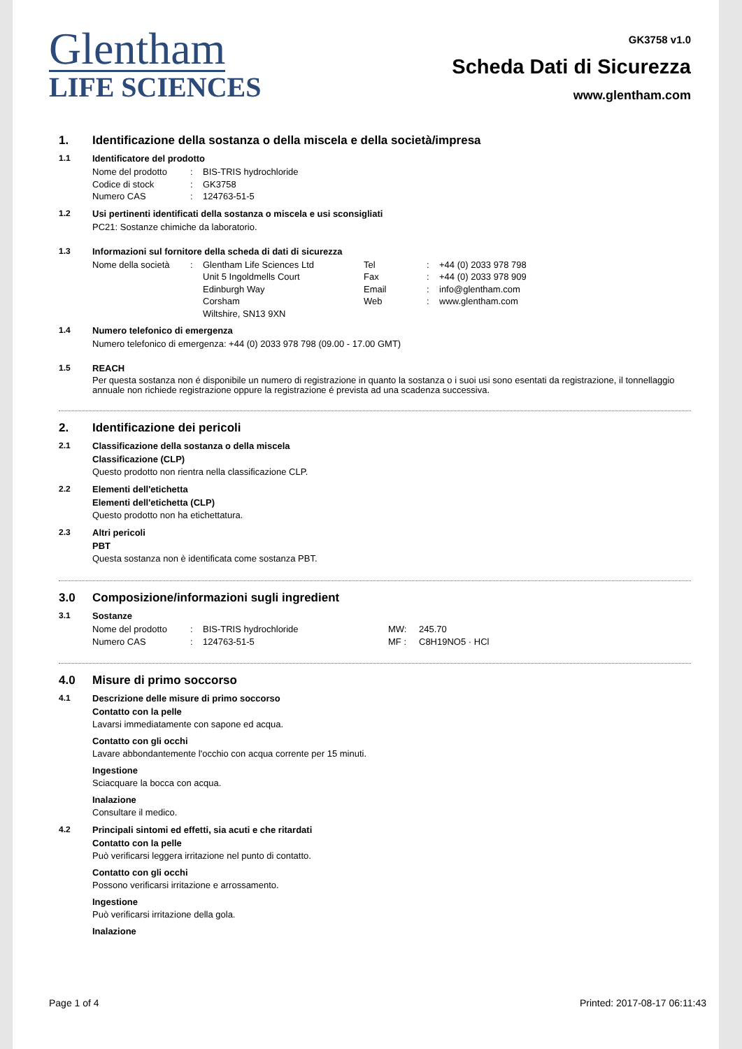Glentham
LIFE SCIENCES
GK3758 v1.0
Scheda Dati di Sicurezza
www.glentham.com
1. Identificazione della sostanza o della miscela e della società/impresa
1.1 Identificatore del prodotto
Nome del prodotto: BIS-TRIS hydrochloride Codice di stock: GK3758 Numero CAS: 124763-51-5
1.2 Usi pertinenti identificati della sostanza o miscela e usi sconsigliati
PC21: Sostanze chimiche da laboratorio.
1.3 Informazioni sul fornitore della scheda di dati di sicurezza
Nome della società: Glentham Life Sciences Ltd Tel: +44 (0) 2033 978 798 Unit 5 Ingoldmells Court Fax: +44 (0) 2033 978 909 Edinburgh Way Email: info@glentham.com Corsham Web: www.glentham.com Wiltshire, SN13 9XN
1.4 Numero telefonico di emergenza
Numero telefonico di emergenza: +44 (0) 2033 978 798 (09.00 - 17.00 GMT)
1.5 REACH
Per questa sostanza non é disponibile un numero di registrazione in quanto la sostanza o i suoi usi sono esentati da registrazione, il tonnellaggio annuale non richiede registrazione oppure la registrazione é prevista ad una scadenza successiva.
2. Identificazione dei pericoli
2.1 Classificazione della sostanza o della miscela
Classificazione (CLP)
Questo prodotto non rientra nella classificazione CLP.
2.2 Elementi dell'etichetta
Elementi dell'etichetta (CLP)
Questo prodotto non ha etichettatura.
2.3 Altri pericoli
PBT
Questa sostanza non è identificata come sostanza PBT.
3.0 Composizione/informazioni sugli ingredient
3.1 Sostanze
Nome del prodotto: BIS-TRIS hydrochloride MW: 245.70 Numero CAS: 124763-51-5 MF : C8H19NO5 · HCl
4.0 Misure di primo soccorso
4.1 Descrizione delle misure di primo soccorso
Contatto con la pelle
Lavarsi immediatamente con sapone ed acqua.
Contatto con gli occhi
Lavare abbondantemente l'occhio con acqua corrente per 15 minuti.
Ingestione
Sciacquare la bocca con acqua.
Inalazione
Consultare il medico.
4.2 Principali sintomi ed effetti, sia acuti e che ritardati
Contatto con la pelle
Può verificarsi leggera irritazione nel punto di contatto.
Contatto con gli occhi
Possono verificarsi irritazione e arrossamento.
Ingestione
Può verificarsi irritazione della gola.
Inalazione
Page 1 of 4 Printed: 2017-08-17 06:11:43